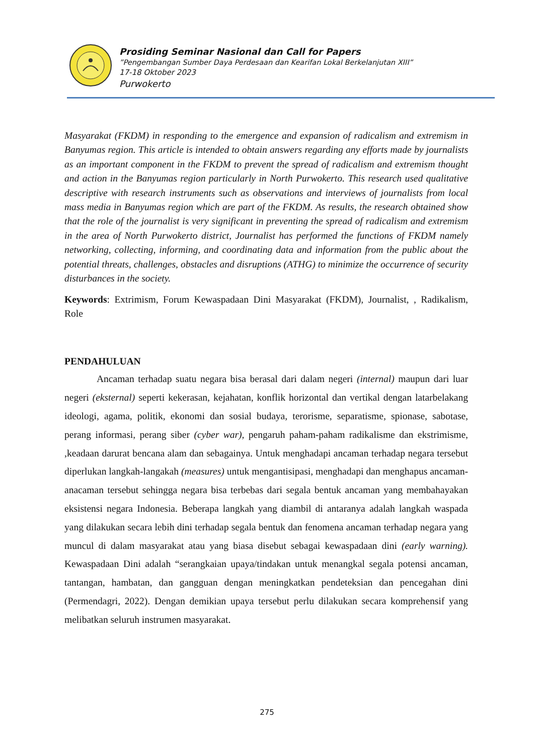Prosiding Seminar Nasional dan Call for Papers
”Pengembangan Sumber Daya Perdesaan dan Kearifan Lokal Berkelanjutan XIII”
17-18 Oktober 2023
Purwokerto
Masyarakat (FKDM) in responding to the emergence and expansion of radicalism and extremism in Banyumas region. This article is intended to obtain answers regarding any efforts made by journalists as an important component in the FKDM to prevent the spread of radicalism and extremism thought and action in the Banyumas region particularly in North Purwokerto. This research used qualitative descriptive with research instruments such as observations and interviews of journalists from local mass media in Banyumas region which are part of the FKDM. As results, the research obtained show that the role of the journalist is very significant in preventing the spread of radicalism and extremism in the area of North Purwokerto district, Journalist has performed the functions of FKDM namely networking, collecting, informing, and coordinating data and information from the public about the potential threats, challenges, obstacles and disruptions (ATHG) to minimize the occurrence of security disturbances in the society.
Keywords: Extrimism, Forum Kewaspadaan Dini Masyarakat (FKDM), Journalist, , Radikalism, Role
PENDAHULUAN
Ancaman terhadap suatu negara bisa berasal dari dalam negeri (internal) maupun dari luar negeri (eksternal) seperti kekerasan, kejahatan, konflik horizontal dan vertikal dengan latarbelakang ideologi, agama, politik, ekonomi dan sosial budaya, terorisme, separatisme, spionase, sabotase, perang informasi, perang siber (cyber war), pengaruh paham-paham radikalisme dan ekstrimisme, ,keadaan darurat bencana alam dan sebagainya. Untuk menghadapi ancaman terhadap negara tersebut diperlukan langkah-langakah (measures) untuk mengantisipasi, menghadapi dan menghapus ancaman-anacaman tersebut sehingga negara bisa terbebas dari segala bentuk ancaman yang membahayakan eksistensi negara Indonesia. Beberapa langkah yang diambil di antaranya adalah langkah waspada yang dilakukan secara lebih dini terhadap segala bentuk dan fenomena ancaman terhadap negara yang muncul di dalam masyarakat atau yang biasa disebut sebagai kewaspadaan dini (early warning). Kewaspadaan Dini adalah “serangkaian upaya/tindakan untuk menangkal segala potensi ancaman, tantangan, hambatan, dan gangguan dengan meningkatkan pendeteksian dan pencegahan dini (Permendagri, 2022). Dengan demikian upaya tersebut perlu dilakukan secara komprehensif yang melibatkan seluruh instrumen masyarakat.
275